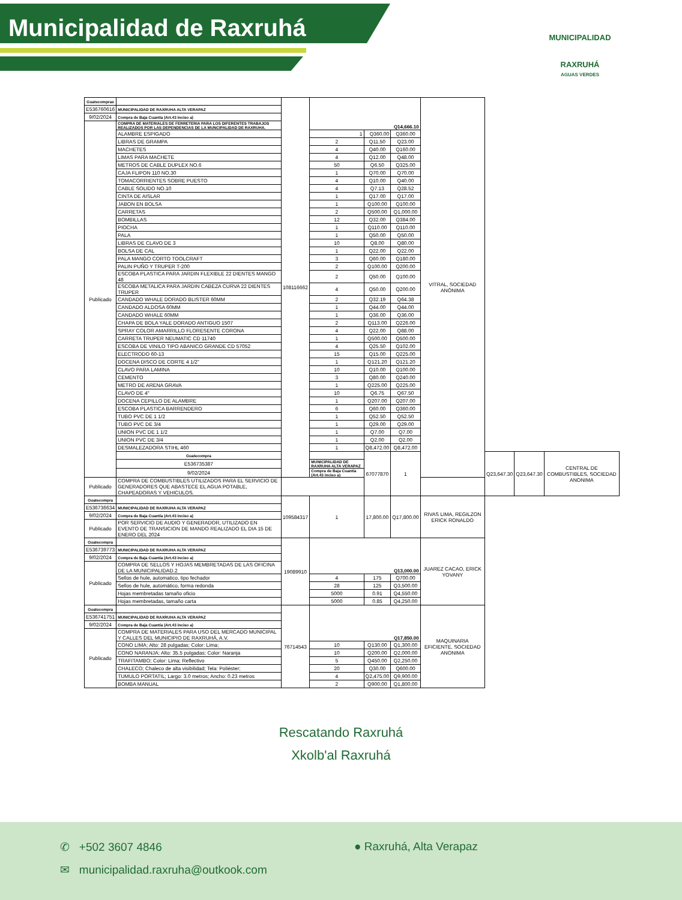Municipalidad de Raxruhá
MUNICIPALIDAD
RAXRUHÁ
AGUAS VERDES
| Guatecompras | | 108116662 | Q14,666.10 | | | VITRAL, SOCIEDAD ANÓNIMA | | | |
| E536760616 | MUNICIPALIDAD DE RAXRUHA ALTA VERAPAZ | | | | | | | | |
| 9/02/2024 | Compra de Baja Cuantía (Art.43 inciso a) | | | | | | | | |
| Publicado | COMPRA DE MATERIALES DE FERRETERIA PARA LOS DIFERENTES TRABAJOS REALIZADOS POR LAS DEPENDENCIAS DE LA MUNCIPALIDAD DE RAXRUHA. | | | | | | | | |
| | ALAMBRE ESPIGADO | | 1 | Q360.00 | Q360.00 | | | | |
| | LIBRAS DE GRAMPA | | 2 | Q11.50 | Q23.00 | | | | |
| | MACHETES | | 4 | Q40.00 | Q160.00 | | | | |
| | LIMAS PARA MACHETE | | 4 | Q12.00 | Q48.00 | | | | |
| | METROS DE CABLE DUPLEX NO.6 | | 50 | Q6.50 | Q325.00 | | | | |
| | CAJA FLIPON 110 NO.30 | | 1 | Q70.00 | Q70.00 | | | | |
| | TOMACORRIENTES SOBRE PUESTO | | 4 | Q10.00 | Q40.00 | | | | |
| | CABLE SOLIDO NO.10 | | 4 | Q7.13 | Q28.52 | | | | |
| | CINTA DE AISLAR | | 1 | Q17.00 | Q17.00 | | | | |
| | JABON EN BOLSA | | 1 | Q100.00 | Q100.00 | | | | |
| | CARRETAS | | 2 | Q500.00 | Q1,000.00 | | | | |
| | BOMBILLAS | | 12 | Q32.00 | Q384.00 | | | | |
| | PIOCHA | | 1 | Q110.00 | Q110.00 | | | | |
| | PALA | | 1 | Q50.00 | Q50.00 | | | | |
| | LIBRAS DE CLAVO DE 3 | | 10 | Q8.00 | Q80.00 | | | | |
| | BOLSA DE CAL | | 1 | Q22.00 | Q22.00 | | | | |
| | PALA MANGO CORTO TOOLCRAFT | | 3 | Q60.00 | Q180.00 | | | | |
| | PALIN PUÑO Y TRUPER T-200 | | 2 | Q100.00 | Q200.00 | | | | |
| | ESCOBA PLASTICA PARA JARDIN FLEXIBLE 22 DIENTES MANGO 48 | | 2 | Q50.00 | Q100.00 | | | | |
| | ESCOBA METALICA PARA JARDIN CABEZA CURVA 22 DIENTES TRUPER | | 4 | Q50.00 | Q200.00 | | | | |
| | CANDADO WHALE DORADO BLISTER 60MM | | 2 | Q32.19 | Q64.38 | | | | |
| | CANDADO ALDOSA 60MM | | 1 | Q44.00 | Q44.00 | | | | |
| | CANDADO WHALE 60MM | | 1 | Q36.00 | Q36.00 | | | | |
| | CHAPA DE BOLA YALE DORADO ANTIGUO 1507 | | 2 | Q113.00 | Q226.00 | | | | |
| | SPRAY COLOR AMARRILLO FLORESENTE CORONA | | 4 | Q22.00 | Q88.00 | | | | |
| | CARRETA TRUPER NEUMATIC CD 11740 | | 1 | Q500.00 | Q500.00 | | | | |
| | ESCOBA DE VINILO TIPO ABANICO GRANDE CD 57052 | | 4 | Q25.50 | Q102.00 | | | | |
| | ELECTRODO 60-13 | | 15 | Q15.00 | Q225.00 | | | | |
| | DOCENA DISCO DE CORTE 4 1/2" | | 1 | Q121.20 | Q121.20 | | | | |
| | CLAVO PARA LAMINA | | 10 | Q10.00 | Q100.00 | | | | |
| | CEMENTO | | 3 | Q80.00 | Q240.00 | | | | |
| | METRO DE ARENA GRAVA | | 1 | Q225.00 | Q225.00 | | | | |
| | CLAVO DE 4" | | 10 | Q6.75 | Q67.50 | | | | |
| | DOCENA CEPILLO DE ALAMBRE | | 1 | Q207.00 | Q207.00 | | | | |
| | ESCOBA PLASTICA BARRENDERO | | 6 | Q60.00 | Q360.00 | | | | |
| | TUBO PVC DE 1 1/2 | | 1 | Q52.50 | Q52.50 | | | | |
| | TUBO PVC DE 3/4 | | 1 | Q29.00 | Q29.00 | | | | |
| | UNION PVC DE 1 1/2 | | 1 | Q7.00 | Q7.00 | | | | |
| | UNION PVC DE 3/4 | | 1 | Q2.00 | Q2.00 | | | | |
| | DESMALEZADORA STIHL 460 | | 1 | Q8,472.00 | Q8,472.00 | | | | |
| | Guatecompra | | | 67077870 | 1 | | Q23,647.30 | Q23,647.30 | CENTRAL DE COMBUSTIBLES, SOCIEDAD ANONIMA |
| | E536735387 | | MUNICIPALIDAD DE RAXRUHA ALTA VERAPAZ | | | | | | |
| | 9/02/2024 | | Compra de Baja Cuantía (Art.43 inciso a) | | | | | | |
| Publicado | COMPRA DE COMBUSTIBLES UTILIZADOS PARA EL SERVICIO DE GENERADORES QUE ABASTECE EL AGUA POTABLE, CHAPEADORAS Y VEHICULOS. | | | | | | | | |
| Guatecompra | | 109584317 | 1 | 17,800.00 | Q17,800.00 | RIVAS LIMA, REGILZON ERICK RONALDO | | | |
| E536736634 | MUNICIPALIDAD DE RAXRUHA ALTA VERAPAZ | | | | | | | | |
| 9/02/2024 | Compra de Baja Cuantía (Art.43 inciso a) | | | | | | | | |
| Publicado | POR SERVICIO DE AUDIO Y GENERADOR, UTILIZADO EN EVENTO DE TRANSICION DE MANDO REALIZADO EL DIA 15 DE ENERO DEL 2024 | | | | | | | | |
| Guatecompra | | 19089910 | Q13,000.00 | | | JUAREZ CACAO, ERICK YOVANY | | | |
| E536739773 | MUNICIPALIDAD DE RAXRUHA ALTA VERAPAZ | | | | | | | | |
| 9/02/2024 | Compra de Baja Cuantía (Art.43 inciso a) | | | | | | | | |
| Publicado | COMPRA DE SELLOS Y HOJAS MEMBRETADAS DE LAS OFICINA DE LA MUNICIPALIDAD.2 | | | | | | | | |
| | Sellos de hule, automatico, tipo fechador | | 4 | 175 | Q700.00 | | | | |
| | Sellos de hule, automático, forma redonda | | 28 | 125 | Q3,500.00 | | | | |
| | Hojas membretadas tamaño oficio | | 5000 | 0.91 | Q4,550.00 | | | | |
| | Hojas membretadas, tamaño carta | | 5000 | 0.85 | Q4,250.00 | | | | |
| Guatecompra | | 76714543 | Q17,850.00 | | | MAQUINARIA EFICIENTE, SOCIEDAD ANONIMA | | | |
| E536741751 | MUNICIPALIDAD DE RAXRUHA ALTA VERAPAZ | | | | | | | | |
| 9/02/2024 | Compra de Baja Cuantía (Art.43 inciso a) | | | | | | | | |
| Publicado | COMPRA DE MATERIALES PARA USO DEL MERCADO MUNICIPAL Y CALLES DEL MUNICIPIO DE RAXRUHÁ, A.V. | | | | | | | | |
| | CONO LIMA; Alto: 28 pulgadas; Color: Lima; | | 10 | Q130.00 | Q1,300.00 | | | | |
| | CONO NARANJA; Alto: 35.5 pulgadas; Color: Naranja | | 10 | Q200.00 | Q2,000.00 | | | | |
| | TRAFITAMBO; Color: Lima; Reflectivo | | 5 | Q450.00 | Q2,250.00 | | | | |
| | CHALECO; Chaleco de alta visibilidad; Tela: Poliéster; | | 20 | Q30.00 | Q600.00 | | | | |
| | TUMULO PORTATIL; Largo: 3.0 metros; Ancho: 0.23 metros | | 4 | Q2,475.00 | Q9,900.00 | | | | |
| | BOMBA MANUAL | | 2 | Q900.00 | Q1,800.00 | | | | |
Rescatando Raxruhá
Xkolb'al Raxruhá
✆ +502 3607 4846 ● Raxruhá, Alta Verapaz
✉ municipalidad.raxruha@outkook.com